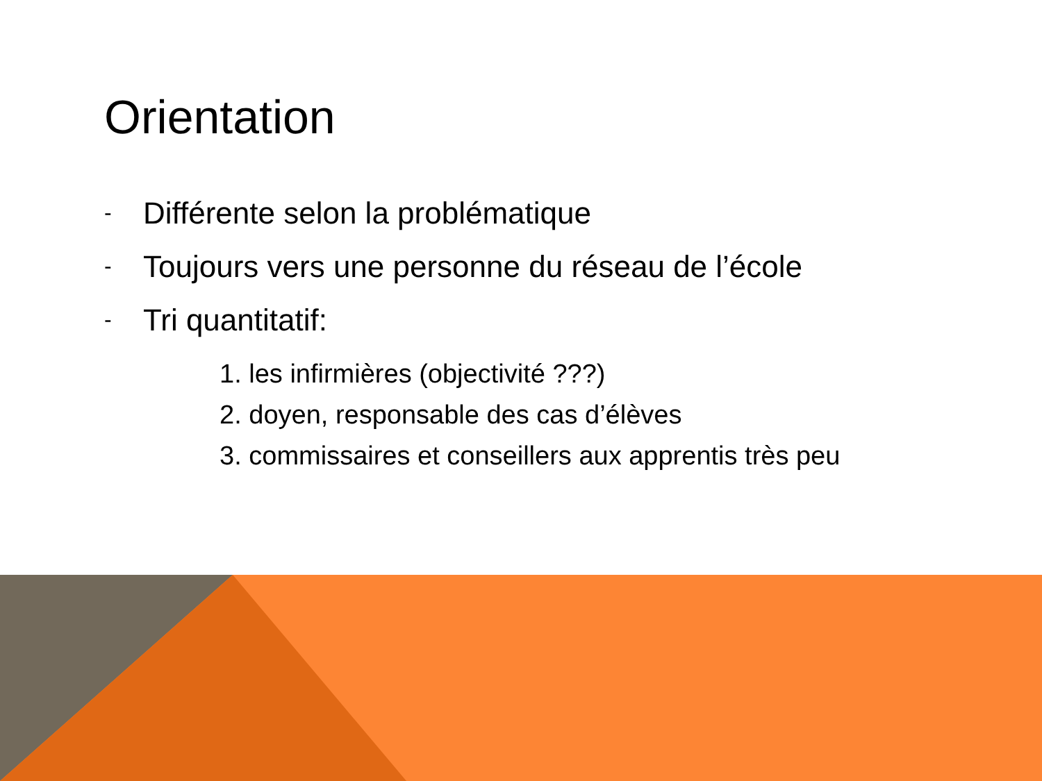Orientation
- Différente selon la problématique
- Toujours vers une personne du réseau de l’école
- Tri quantitatif:
1. les infirmières (objectivité ???)
2. doyen, responsable des cas d’élèves
3. commissaires et conseillers aux apprentis très peu